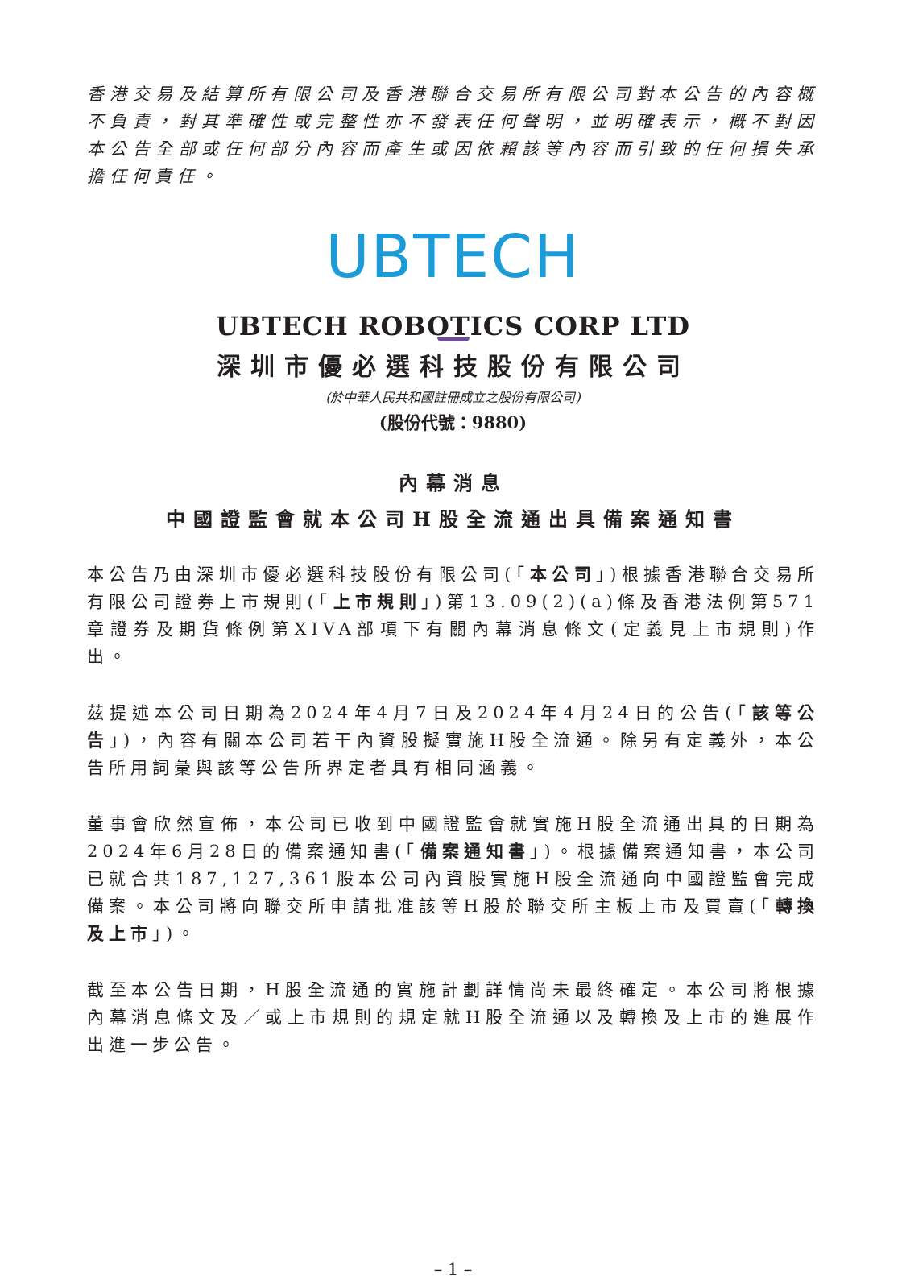香港交易及結算所有限公司及香港聯合交易所有限公司對本公告的內容概不負責，對其準確性或完整性亦不發表任何聲明，並明確表示，概不對因本公告全部或任何部分內容而產生或因依賴該等內容而引致的任何損失承擔任何責任。
UBTECH
UBTECH ROBOTICS CORP LTD
深圳市優必選科技股份有限公司
(於中華人民共和國註冊成立之股份有限公司)
(股份代號：9880)
內幕消息
中國證監會就本公司H股全流通出具備案通知書
本公告乃由深圳市優必選科技股份有限公司(「本公司」)根據香港聯合交易所有限公司證券上市規則(「上市規則」)第13.09(2)(a)條及香港法例第571章證券及期貨條例第XIVA部項下有關內幕消息條文(定義見上市規則)作出。
茲提述本公司日期為2024年4月7日及2024年4月24日的公告(「該等公告」)，內容有關本公司若干內資股擬實施H股全流通。除另有定義外，本公告所用詞彙與該等公告所界定者具有相同涵義。
董事會欣然宣佈，本公司已收到中國證監會就實施H股全流通出具的日期為2024年6月28日的備案通知書(「備案通知書」)。根據備案通知書，本公司已就合共187,127,361股本公司內資股實施H股全流通向中國證監會完成備案。本公司將向聯交所申請批准該等H股於聯交所主板上市及買賣(「轉換及上市」)。
截至本公告日期，H股全流通的實施計劃詳情尚未最終確定。本公司將根據內幕消息條文及／或上市規則的規定就H股全流通以及轉換及上市的進展作出進一步公告。
– 1 –